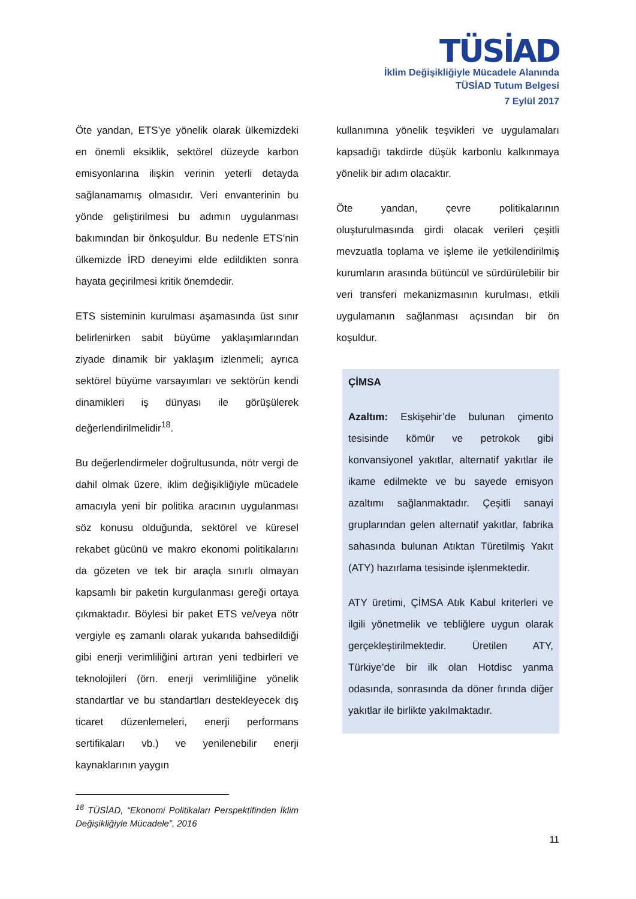TÜSİAD
İklim Değişikliğiyle Mücadele Alanında
TÜSİAD Tutum Belgesi
7 Eylül 2017
Öte yandan, ETS’ye yönelik olarak ülkemizdeki en önemli eksiklik, sektörel düzeyde karbon emisyonlarına ilişkin verinin yeterli detayda sağlanamamış olmasıdır. Veri envanterinin bu yönde geliştirilmesi bu adımın uygulanması bakımından bir önkoşuldur. Bu nedenle ETS’nin ülkemizde İRD deneyimi elde edildikten sonra hayata geçirilmesi kritik önemdedir.
ETS sisteminin kurulması aşamasında üst sınır belirlenirken sabit büyüme yaklaşımlarından ziyade dinamik bir yaklaşım izlenmeli; ayrıca sektörel büyüme varsayımları ve sektörün kendi dinamikleri iş dünyası ile görüşülerek değerlendirilmelidir<sup>18</sup>.
Bu değerlendirmeler doğrultusunda, nötr vergi de dahil olmak üzere, iklim değişikliğiyle mücadele amacıyla yeni bir politika aracının uygulanması söz konusu olduğunda, sektörel ve küresel rekabet gücünü ve makro ekonomi politikalarını da gözeten ve tek bir araçla sınırlı olmayan kapsamlı bir paketin kurgulanması gereği ortaya çıkmaktadır. Böylesi bir paket ETS ve/veya nötr vergiyle eş zamanlı olarak yukarıda bahsedildiği gibi enerji verimliliğini artıran yeni tedbirleri ve teknolojileri (örn. enerji verimliliğine yönelik standartlar ve bu standartları destekleyecek dış ticaret düzenlemeleri, enerji performans sertifikaları vb.) ve yenilenebilir enerji kaynaklarının yaygın
<sup>18</sup> TÜSİAD, “Ekonomi Politikaları Perspektifinden İklim Değişikliğiyle Mücadele”, 2016
kullanımına yönelik teşvikleri ve uygulamaları kapsadığı takdirde düşük karbonlu kalkınmaya yönelik bir adım olacaktır.
Öte yandan, çevre politikalarının oluşturulmasında girdi olacak verileri çeşitli mevzuatla toplama ve işleme ile yetkilendirilmiş kurumların arasında bütüncül ve sürdürülebilir bir veri transferi mekanizmasının kurulması, etkili uygulamanın sağlanması açısından bir ön koşuldur.
ÇİMSA
Azaltım: Eskişehir’de bulunan çimento tesisinde kömür ve petrokok gibi konvansiyonel yakıtlar, alternatif yakıtlar ile ikame edilmekte ve bu sayede emisyon azaltımı sağlanmaktadır. Çeşitli sanayi gruplarından gelen alternatif yakıtlar, fabrika sahasında bulunan Atıktan Türetilmiş Yakıt (ATY) hazırlama tesisinde işlenmektedir.
ATY üretimi, ÇİMSA Atık Kabul kriterleri ve ilgili yönetmelik ve tebliğlere uygun olarak gerçekleştirilmektedir. Üretilen ATY, Türkiye’de bir ilk olan Hotdisc yanma odasında, sonrasında da döner fırında diğer yakıtlar ile birlikte yakılmaktadır.
11